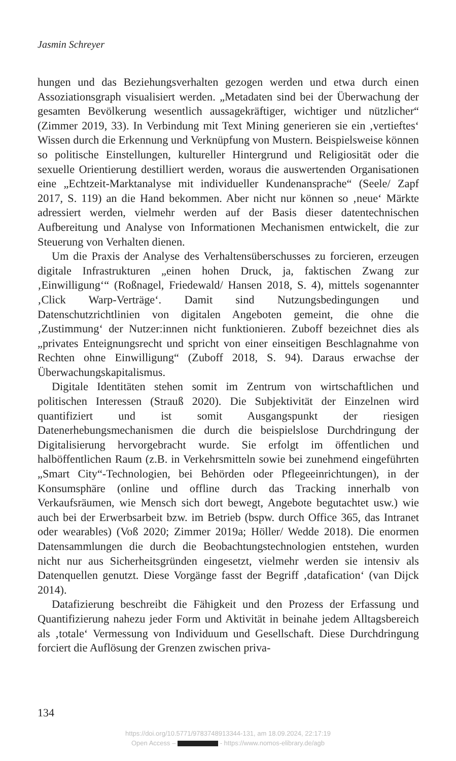Jasmin Schreyer
hungen und das Beziehungsverhalten gezogen werden und etwa durch einen Assoziationsgraph visualisiert werden. „Metadaten sind bei der Überwachung der gesamten Bevölkerung wesentlich aussagekräftiger, wichtiger und nützlicher“ (Zimmer 2019, 33). In Verbindung mit Text Mining generieren sie ein ‚vertieftes‘ Wissen durch die Erkennung und Verknüpfung von Mustern. Beispielsweise können so politische Einstellungen, kultureller Hintergrund und Religiosität oder die sexuelle Orientierung destilliert werden, woraus die auswertenden Organisationen eine „Echtzeit-Marktanalyse mit individueller Kundenansprache“ (Seele/ Zapf 2017, S. 119) an die Hand bekommen. Aber nicht nur können so ‚neue‘ Märkte adressiert werden, vielmehr werden auf der Basis dieser datentechnischen Aufbereitung und Analyse von Informationen Mechanismen entwickelt, die zur Steuerung von Verhalten dienen.
Um die Praxis der Analyse des Verhaltensüberschusses zu forcieren, erzeugen digitale Infrastrukturen „einen hohen Druck, ja, faktischen Zwang zur ‚Einwilligung‘“ (Roßnagel, Friedewald/ Hansen 2018, S. 4), mittels sogenannter ‚Click Warp-Verträge‘. Damit sind Nutzungsbedingungen und Datenschutzrichtlinien von digitalen Angeboten gemeint, die ohne die ‚Zustimmung‘ der Nutzer:innen nicht funktionieren. Zuboff bezeichnet dies als „privates Enteignungsrecht und spricht von einer einseitigen Beschlagnahme von Rechten ohne Einwilligung“ (Zuboff 2018, S. 94). Daraus erwachse der Überwachungskapitalismus.
Digitale Identitäten stehen somit im Zentrum von wirtschaftlichen und politischen Interessen (Strauß 2020). Die Subjektivität der Einzelnen wird quantifiziert und ist somit Ausgangspunkt der riesigen Datenerhebungsmechanismen die durch die beispielslose Durchdringung der Digitalisierung hervorgebracht wurde. Sie erfolgt im öffentlichen und halböffentlichen Raum (z.B. in Verkehrsmitteln sowie bei zunehmend eingeführten „Smart City“-Technologien, bei Behörden oder Pflegeeinrichtungen), in der Konsumsphäre (online und offline durch das Tracking innerhalb von Verkaufsräumen, wie Mensch sich dort bewegt, Angebote begutachtet usw.) wie auch bei der Erwerbsarbeit bzw. im Betrieb (bspw. durch Office 365, das Intranet oder wearables) (Voß 2020; Zimmer 2019a; Höller/ Wedde 2018). Die enormen Datensammlungen die durch die Beobachtungstechnologien entstehen, wurden nicht nur aus Sicherheitsgründen eingesetzt, vielmehr werden sie intensiv als Datenquellen genutzt. Diese Vorgänge fasst der Begriff ‚datafication‘ (van Dijck 2014).
Datafizierung beschreibt die Fähigkeit und den Prozess der Erfassung und Quantifizierung nahezu jeder Form und Aktivität in beinahe jedem Alltagsbereich als ‚totale‘ Vermessung von Individuum und Gesellschaft. Diese Durchdringung forciert die Auflösung der Grenzen zwischen priva-
134
https://doi.org/10.5771/9783748913344-131, am 18.09.2024, 22:17:19
Open Access – - https://www.nomos-elibrary.de/agb